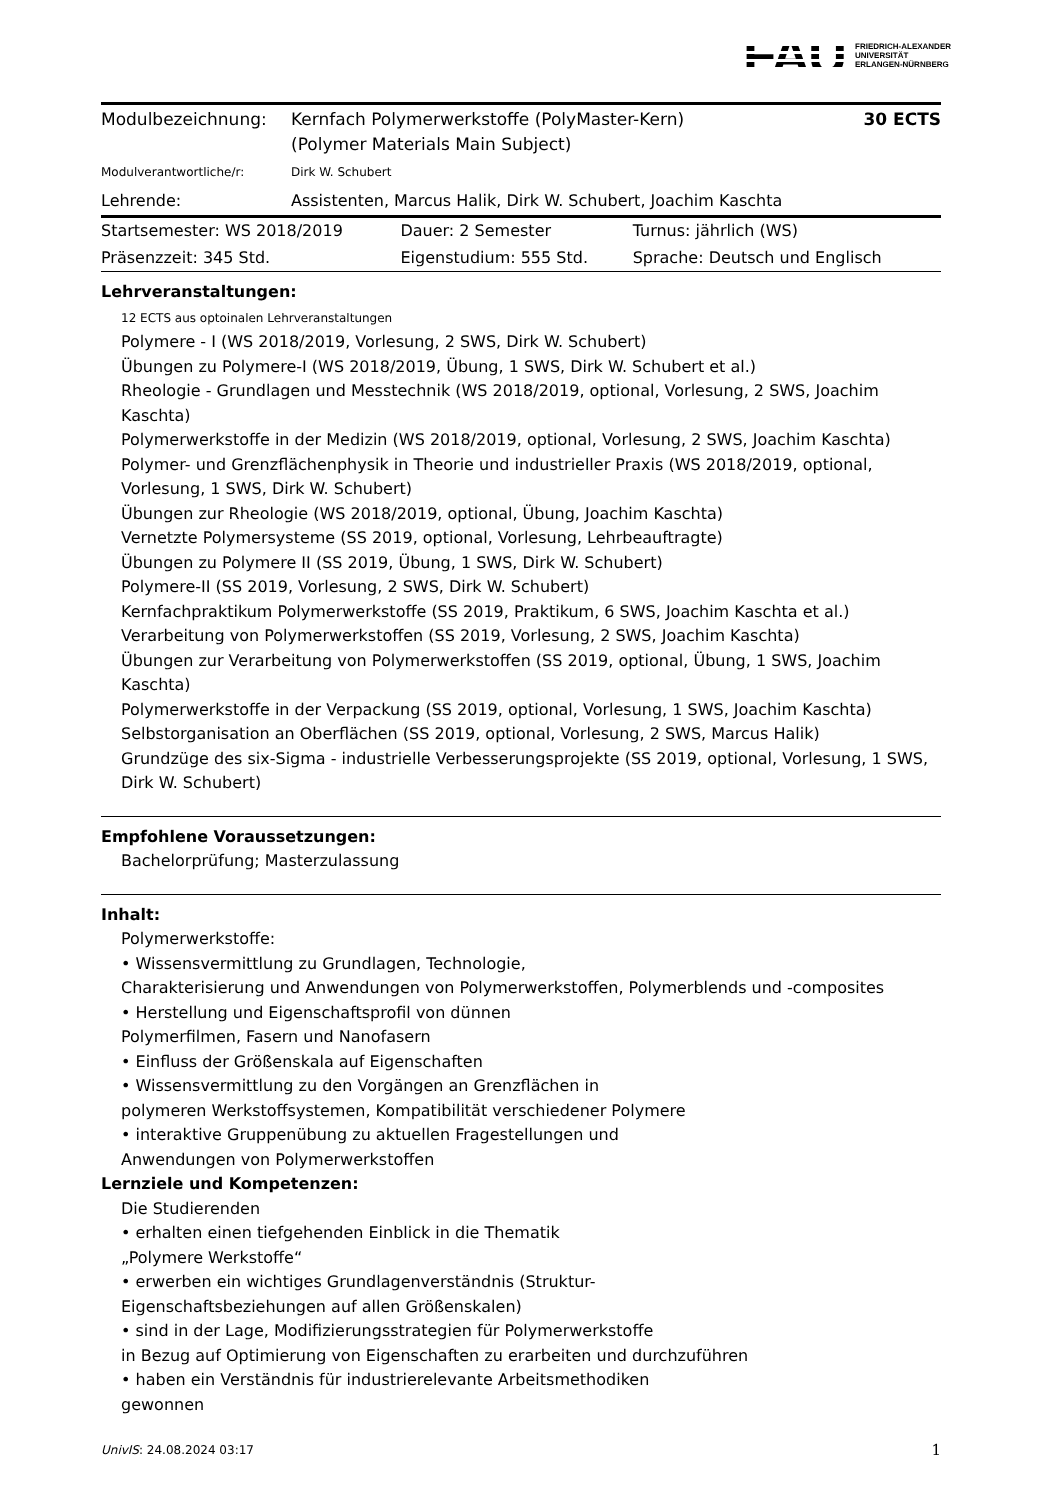FAU FRIEDRICH-ALEXANDER
UNIVERSITÄT
ERLANGEN-NÜRNBERG
| Modulbezeichnung: | Kernfach Polymerwerkstoffe (PolyMaster-Kern) (Polymer Materials Main Subject) | 30 ECTS |
| Modulverantwortliche/r: | Dirk W. Schubert | |
| Lehrende: | Assistenten, Marcus Halik, Dirk W. Schubert, Joachim Kaschta | |
| Startsemester: WS 2018/2019 | Dauer: 2 Semester | Turnus: jährlich (WS) |
| Präsenzzeit: 345 Std. | Eigenstudium: 555 Std. | Sprache: Deutsch und Englisch |
Lehrveranstaltungen:
12 ECTS aus optoinalen Lehrveranstaltungen
Polymere - I (WS 2018/2019, Vorlesung, 2 SWS, Dirk W. Schubert)
Übungen zu Polymere-I (WS 2018/2019, Übung, 1 SWS, Dirk W. Schubert et al.)
Rheologie - Grundlagen und Messtechnik (WS 2018/2019, optional, Vorlesung, 2 SWS, Joachim Kaschta)
Polymerwerkstoffe in der Medizin (WS 2018/2019, optional, Vorlesung, 2 SWS, Joachim Kaschta)
Polymer- und Grenzflächenphysik in Theorie und industrieller Praxis (WS 2018/2019, optional, Vorlesung, 1 SWS, Dirk W. Schubert)
Übungen zur Rheologie (WS 2018/2019, optional, Übung, Joachim Kaschta)
Vernetzte Polymersysteme (SS 2019, optional, Vorlesung, Lehrbeauftragte)
Übungen zu Polymere II (SS 2019, Übung, 1 SWS, Dirk W. Schubert)
Polymere-II (SS 2019, Vorlesung, 2 SWS, Dirk W. Schubert)
Kernfachpraktikum Polymerwerkstoffe (SS 2019, Praktikum, 6 SWS, Joachim Kaschta et al.)
Verarbeitung von Polymerwerkstoffen (SS 2019, Vorlesung, 2 SWS, Joachim Kaschta)
Übungen zur Verarbeitung von Polymerwerkstoffen (SS 2019, optional, Übung, 1 SWS, Joachim Kaschta)
Polymerwerkstoffe in der Verpackung (SS 2019, optional, Vorlesung, 1 SWS, Joachim Kaschta)
Selbstorganisation an Oberflächen (SS 2019, optional, Vorlesung, 2 SWS, Marcus Halik)
Grundzüge des six-Sigma - industrielle Verbesserungsprojekte (SS 2019, optional, Vorlesung, 1 SWS, Dirk W. Schubert)
Empfohlene Voraussetzungen:
Bachelorprüfung; Masterzulassung
Inhalt:
Polymerwerkstoffe:
• Wissensvermittlung zu Grundlagen, Technologie,
Charakterisierung und Anwendungen von Polymerwerkstoffen, Polymerblends und -composites
• Herstellung und Eigenschaftsprofil von dünnen
Polymerfilmen, Fasern und Nanofasern
• Einfluss der Größenskala auf Eigenschaften
• Wissensvermittlung zu den Vorgängen an Grenzflächen in
polymeren Werkstoffsystemen, Kompatibilität verschiedener Polymere
• interaktive Gruppenübung zu aktuellen Fragestellungen und
Anwendungen von Polymerwerkstoffen
Lernziele und Kompetenzen:
Die Studierenden
• erhalten einen tiefgehenden Einblick in die Thematik
„Polymere Werkstoffe“
• erwerben ein wichtiges Grundlagenverständnis (Struktur-
Eigenschaftsbeziehungen auf allen Größenskalen)
• sind in der Lage, Modifizierungsstrategien für Polymerwerkstoffe
in Bezug auf Optimierung von Eigenschaften zu erarbeiten und durchzuführen
• haben ein Verständnis für industrierelevante Arbeitsmethodiken
gewonnen
UnivIS: 24.08.2024 03:17 1